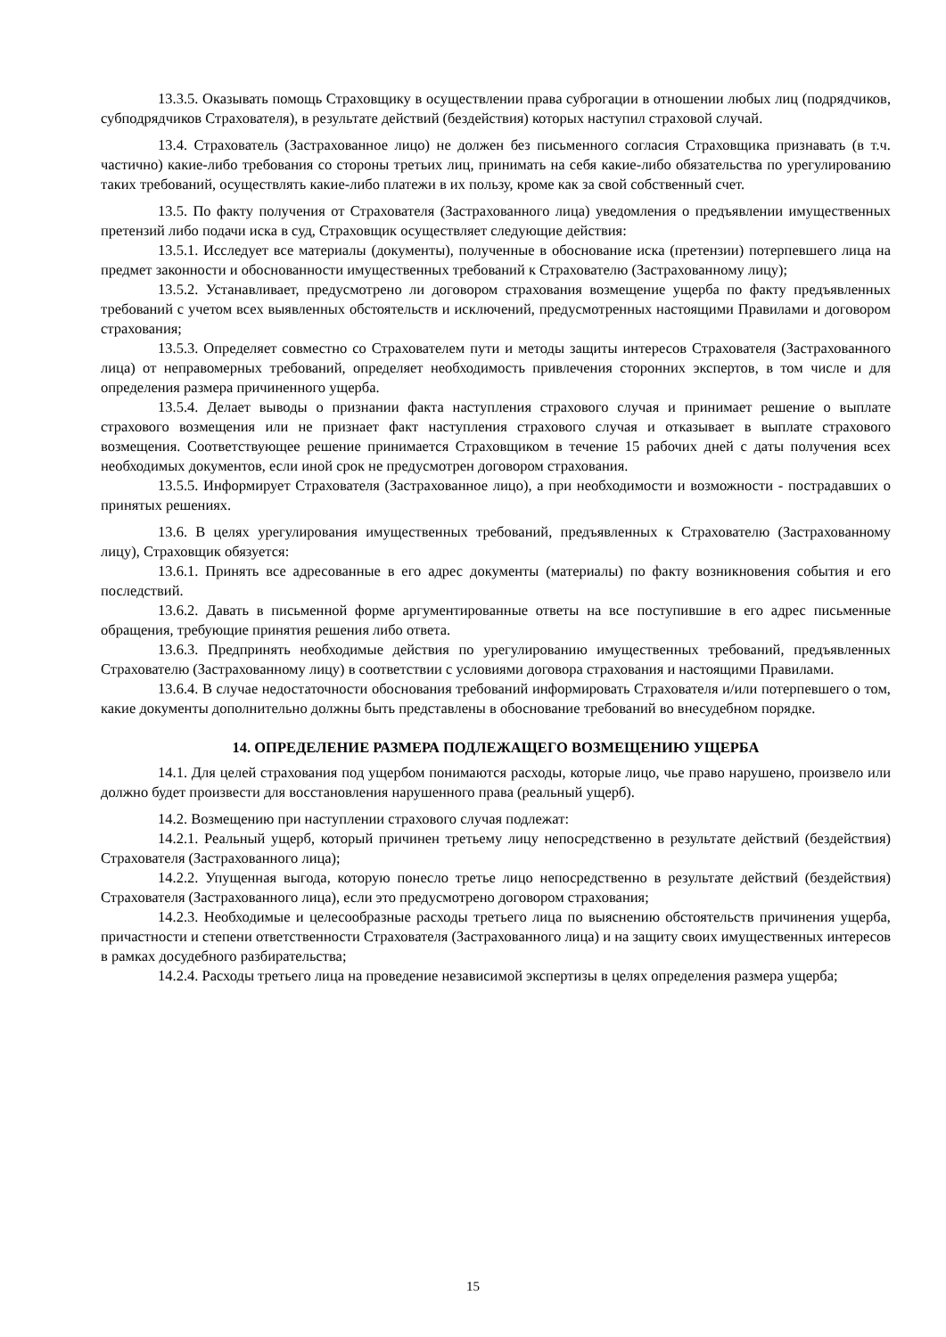13.3.5. Оказывать помощь Страховщику в осуществлении права суброгации в отношении любых лиц (подрядчиков, субподрядчиков Страхователя), в результате действий (бездействия) которых наступил страховой случай.
13.4. Страхователь (Застрахованное лицо) не должен без письменного согласия Страховщика признавать (в т.ч. частично) какие-либо требования со стороны третьих лиц, принимать на себя какие-либо обязательства по урегулированию таких требований, осуществлять какие-либо платежи в их пользу, кроме как за свой собственный счет.
13.5. По факту получения от Страхователя (Застрахованного лица) уведомления о предъявлении имущественных претензий либо подачи иска в суд, Страховщик осуществляет следующие действия:
13.5.1. Исследует все материалы (документы), полученные в обоснование иска (претензии) потерпевшего лица на предмет законности и обоснованности имущественных требований к Страхователю (Застрахованному лицу);
13.5.2. Устанавливает, предусмотрено ли договором страхования возмещение ущерба по факту предъявленных требований с учетом всех выявленных обстоятельств и исключений, предусмотренных настоящими Правилами и договором страхования;
13.5.3. Определяет совместно со Страхователем пути и методы защиты интересов Страхователя (Застрахованного лица) от неправомерных требований, определяет необходимость привлечения сторонних экспертов, в том числе и для определения размера причиненного ущерба.
13.5.4. Делает выводы о признании факта наступления страхового случая и принимает решение о выплате страхового возмещения или не признает факт наступления страхового случая и отказывает в выплате страхового возмещения. Соответствующее решение принимается Страховщиком в течение 15 рабочих дней с даты получения всех необходимых документов, если иной срок не предусмотрен договором страхования.
13.5.5. Информирует Страхователя (Застрахованное лицо), а при необходимости и возможности - пострадавших о принятых решениях.
13.6. В целях урегулирования имущественных требований, предъявленных к Страхователю (Застрахованному лицу), Страховщик обязуется:
13.6.1. Принять все адресованные в его адрес документы (материалы) по факту возникновения события и его последствий.
13.6.2. Давать в письменной форме аргументированные ответы на все поступившие в его адрес письменные обращения, требующие принятия решения либо ответа.
13.6.3. Предпринять необходимые действия по урегулированию имущественных требований, предъявленных Страхователю (Застрахованному лицу) в соответствии с условиями договора страхования и настоящими Правилами.
13.6.4. В случае недостаточности обоснования требований информировать Страхователя и/или потерпевшего о том, какие документы дополнительно должны быть представлены в обоснование требований во внесудебном порядке.
14. ОПРЕДЕЛЕНИЕ РАЗМЕРА ПОДЛЕЖАЩЕГО ВОЗМЕЩЕНИЮ УЩЕРБА
14.1. Для целей страхования под ущербом понимаются расходы, которые лицо, чье право нарушено, произвело или должно будет произвести для восстановления нарушенного права (реальный ущерб).
14.2. Возмещению при наступлении страхового случая подлежат:
14.2.1. Реальный ущерб, который причинен третьему лицу непосредственно в результате действий (бездействия) Страхователя (Застрахованного лица);
14.2.2. Упущенная выгода, которую понесло третье лицо непосредственно в результате действий (бездействия) Страхователя (Застрахованного лица), если это предусмотрено договором страхования;
14.2.3. Необходимые и целесообразные расходы третьего лица по выяснению обстоятельств причинения ущерба, причастности и степени ответственности Страхователя (Застрахованного лица) и на защиту своих имущественных интересов в рамках досудебного разбирательства;
14.2.4. Расходы третьего лица на проведение независимой экспертизы в целях определения размера ущерба;
15